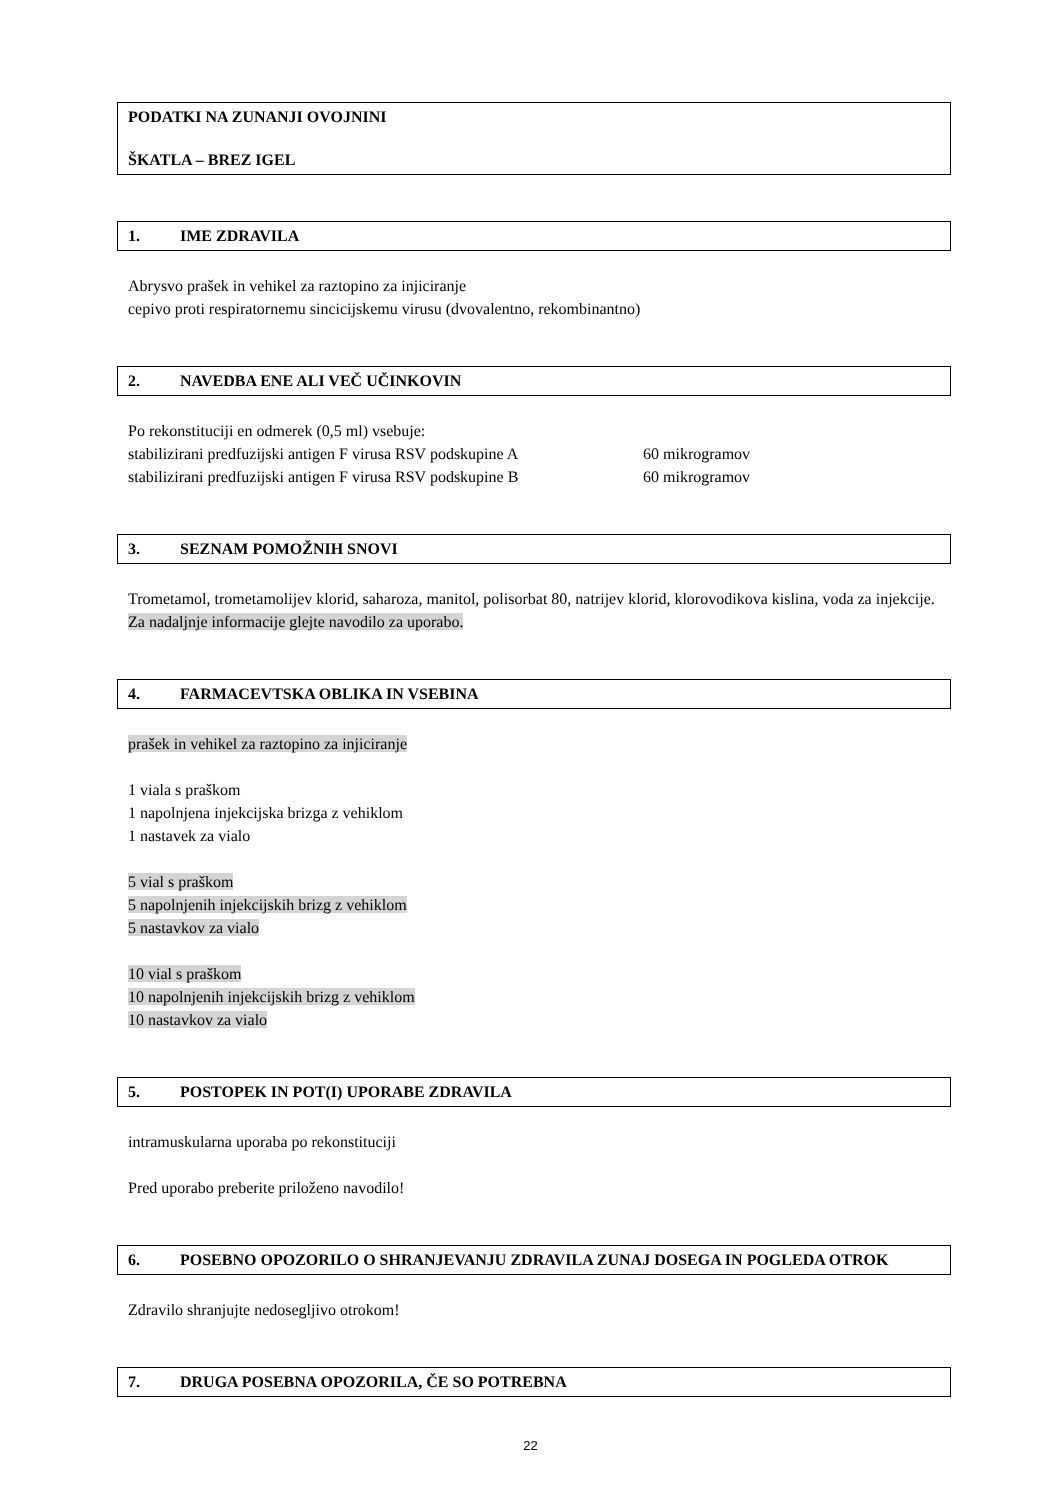PODATKI NA ZUNANJI OVOJNINI
ŠKATLA – BREZ IGEL
1. IME ZDRAVILA
Abrysvo prašek in vehikel za raztopino za injiciranje
cepivo proti respiratornemu sincicijskemu virusu (dvovalentno, rekombinantno)
2. NAVEDBA ENE ALI VEČ UČINKOVIN
Po rekonstituciji en odmerek (0,5 ml) vsebuje:
stabilizirani predfuzijski antigen F virusa RSV podskupine A 60 mikrogramov
stabilizirani predfuzijski antigen F virusa RSV podskupine B 60 mikrogramov
3. SEZNAM POMOŽNIH SNOVI
Trometamol, trometamolijev klorid, saharoza, manitol, polisorbat 80, natrijev klorid, klorovodikova kislina, voda za injekcije. Za nadaljnje informacije glejte navodilo za uporabo.
4. FARMACEVTSKA OBLIKA IN VSEBINA
prašek in vehikel za raztopino za injiciranje
1 viala s praškom
1 napolnjena injekcijska brizga z vehiklom
1 nastavek za vialo
5 vial s praškom
5 napolnjenih injekcijskih brizg z vehiklom
5 nastavkov za vialo
10 vial s praškom
10 napolnjenih injekcijskih brizg z vehiklom
10 nastavkov za vialo
5. POSTOPEK IN POT(I) UPORABE ZDRAVILA
intramuskularna uporaba po rekonstituciji
Pred uporabo preberite priloženo navodilo!
6. POSEBNO OPOZORILO O SHRANJEVANJU ZDRAVILA ZUNAJ DOSEGA IN POGLEDA OTROK
Zdravilo shranjujte nedosegljivo otrokom!
7. DRUGA POSEBNA OPOZORILA, ČE SO POTREBNA
22